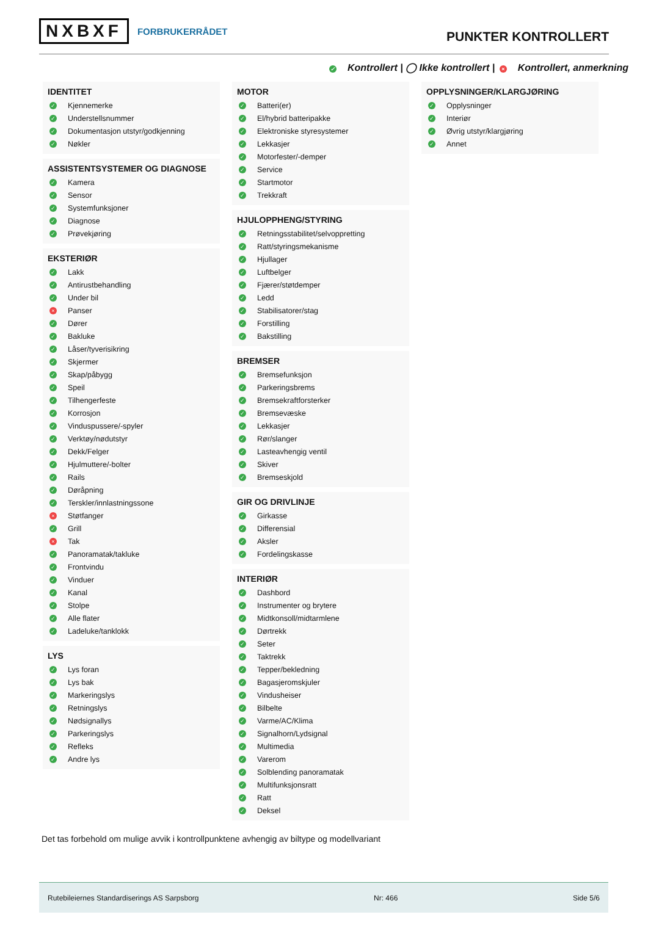NXBXF FORBRUKERRÅDET
PUNKTER KONTROLLERT
✓ Kontrollert | ◯ Ikke kontrollert | × Kontrollert, anmerkning
IDENTITET
✓ Kjennemerke
✓ Understellsnummer
✓ Dokumentasjon utstyr/godkjenning
✓ Nøkler
ASSISTENTSYSTEMER OG DIAGNOSE
✓ Kamera
✓ Sensor
✓ Systemfunksjoner
✓ Diagnose
✓ Prøvekjøring
EKSTERIØR
✓ Lakk
✓ Antirustbehandling
✓ Under bil
× Panser
✓ Dører
✓ Bakluke
✓ Låser/tyverisikring
✓ Skjermer
✓ Skap/påbygg
✓ Speil
✓ Tilhengerfeste
✓ Korrosjon
✓ Vinduspussere/-spyler
✓ Verktøy/nødutstyr
✓ Dekk/Felger
✓ Hjulmuttere/-bolter
✓ Rails
✓ Døråpning
✓ Terskler/innlastningssone
× Støtfanger
✓ Grill
× Tak
✓ Panoramatak/takluke
✓ Frontvindu
✓ Vinduer
✓ Kanal
✓ Stolpe
✓ Alle flater
✓ Ladeluke/tanklokk
LYS
✓ Lys foran
✓ Lys bak
✓ Markeringslys
✓ Retningslys
✓ Nødsignallys
✓ Parkeringslys
✓ Refleks
✓ Andre lys
MOTOR
✓ Batteri(er)
✓ El/hybrid batteripakke
✓ Elektroniske styresystemer
✓ Lekkasjer
✓ Motorfester/-demper
✓ Service
✓ Startmotor
✓ Trekkraft
HJULOPPHENG/STYRING
✓ Retningsstabilitet/selvoppretting
✓ Ratt/styringsmekanisme
✓ Hjullager
✓ Luftbelger
✓ Fjærer/støtdemper
✓ Ledd
✓ Stabilisatorer/stag
✓ Forstilling
✓ Bakstilling
BREMSER
✓ Bremsefunksjon
✓ Parkeringsbrems
✓ Bremsekraftforsterker
✓ Bremsevæske
✓ Lekkasjer
✓ Rør/slanger
✓ Lasteavhengig ventil
✓ Skiver
✓ Bremseskjold
GIR OG DRIVLINJE
✓ Girkasse
✓ Differensial
✓ Aksler
✓ Fordelingskasse
INTERIØR
✓ Dashbord
✓ Instrumenter og brytere
✓ Midtkonsoll/midtarmlene
✓ Dørtrekk
✓ Seter
✓ Taktrekk
✓ Tepper/bekledning
✓ Bagasjeromskjuler
✓ Vindusheiser
✓ Bilbelte
✓ Varme/AC/Klima
✓ Signalhorn/Lydsignal
✓ Multimedia
✓ Varerom
✓ Solblending panoramatak
✓ Multifunksjonsratt
✓ Ratt
✓ Deksel
OPPLYSNINGER/KLARGJØRING
✓ Opplysninger
✓ Interiør
✓ Øvrig utstyr/klargjøring
✓ Annet
Det tas forbehold om mulige avvik i kontrollpunktene avhengig av biltype og modellvariant
Rutebileiernes Standardiserings AS Sarpsborg Nr: 466 Side 5/6